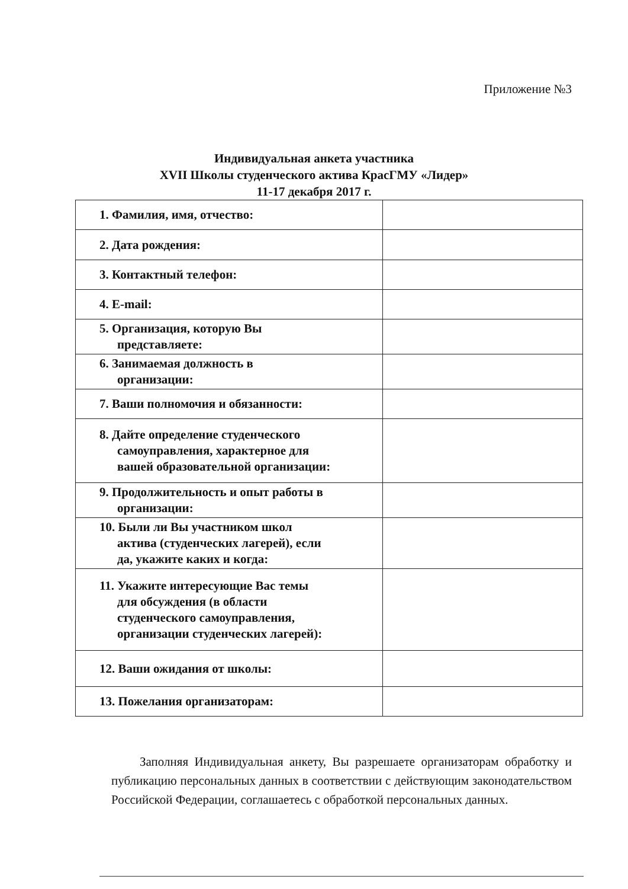Приложение №3
Индивидуальная анкета участника
XVII Школы студенческого актива КрасГМУ «Лидер»
11-17 декабря 2017 г.
| 1. Фамилия, имя, отчество: | |
| 2. Дата рождения: | |
| 3. Контактный телефон: | |
| 4. E-mail: | |
| 5. Организация, которую Вы представляете: | |
| 6. Занимаемая должность в организации: | |
| 7. Ваши полномочия и обязанности: | |
| 8. Дайте определение студенческого самоуправления, характерное для вашей образовательной организации: | |
| 9. Продолжительность и опыт работы в организации: | |
| 10. Были ли Вы участником школ актива (студенческих лагерей), если да, укажите каких и когда: | |
| 11. Укажите интересующие Вас темы для обсуждения (в области студенческого самоуправления, организации студенческих лагерей): | |
| 12. Ваши ожидания от школы: | |
| 13. Пожелания организаторам: | |
Заполняя Индивидуальная анкету, Вы разрешаете организаторам обработку и публикацию персональных данных в соответствии с действующим законодательством Российской Федерации, соглашаетесь с обработкой персональных данных.